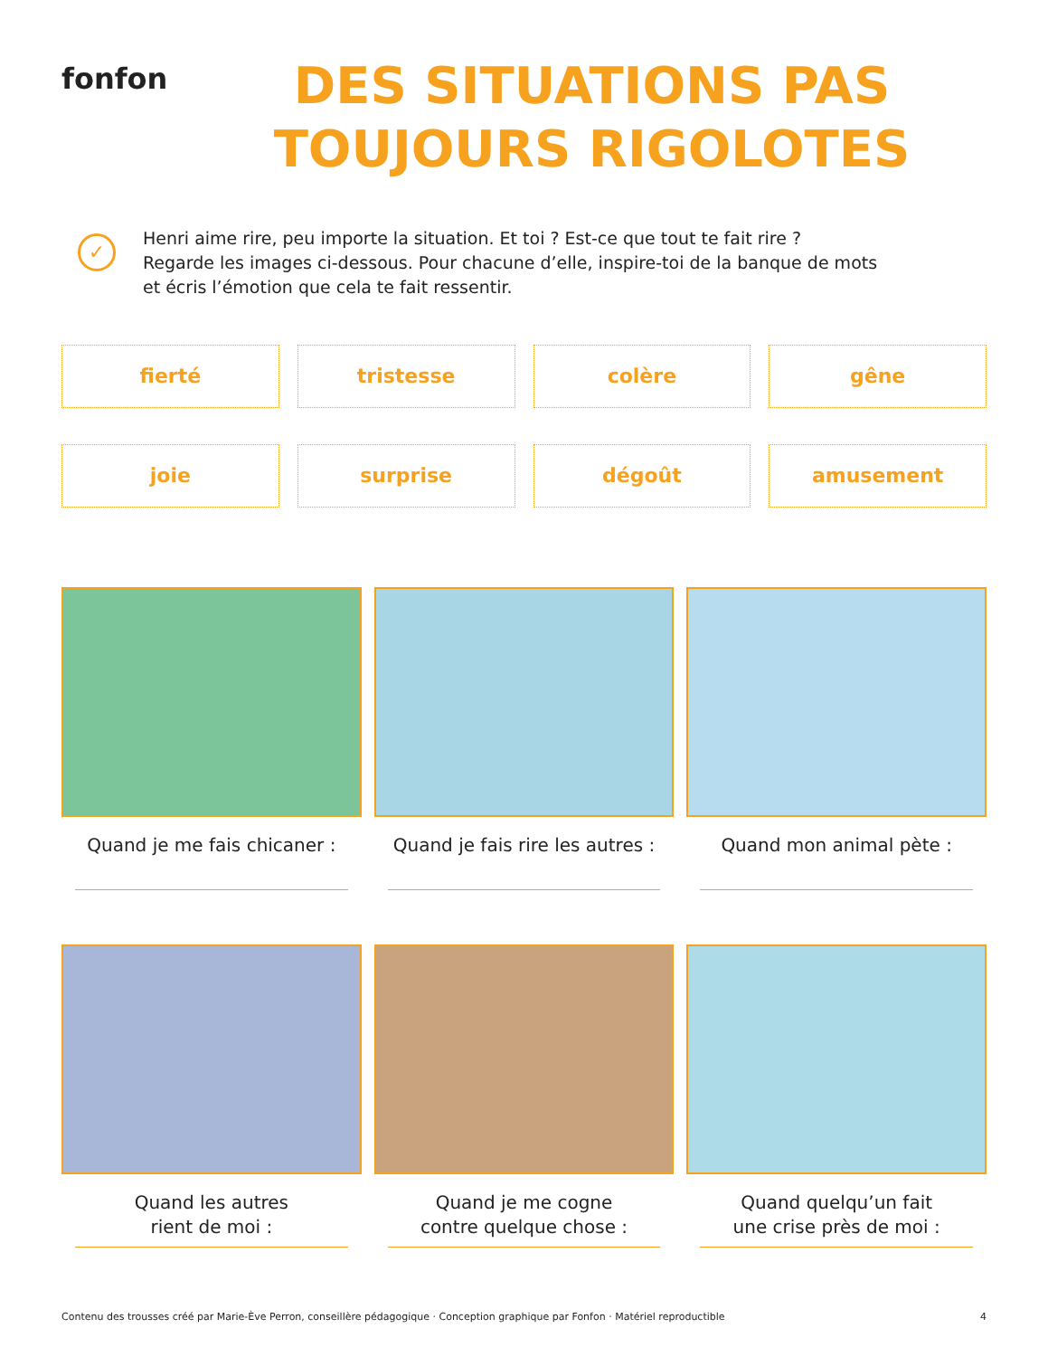fonfon
DES SITUATIONS PAS TOUJOURS RIGOLOTES
✓
Henri aime rire, peu importe la situation. Et toi ? Est-ce que tout te fait rire ?
Regarde les images ci-dessous. Pour chacune d’elle, inspire-toi de la banque de mots
et écris l’émotion que cela te fait ressentir.
fierté
tristesse
colère
gêne
joie
surprise
dégoût
amusement
Quand je me fais chicaner :
Quand je fais rire les autres :
Quand mon animal pète :
Quand les autres
rient de moi :
Quand je me cogne
contre quelque chose :
Quand quelqu’un fait
une crise près de moi :
Contenu des trousses créé par Marie-Ève Perron, conseillère pédagogique · Conception graphique par Fonfon · Matériel reproductible 4